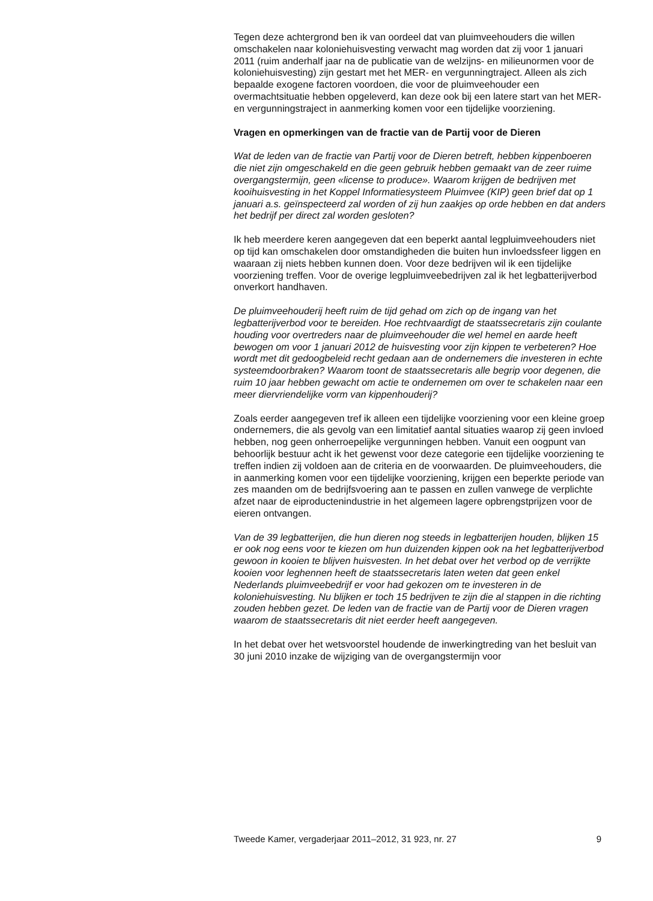Tegen deze achtergrond ben ik van oordeel dat van pluimveehouders die willen omschakelen naar koloniehuisvesting verwacht mag worden dat zij voor 1 januari 2011 (ruim anderhalf jaar na de publicatie van de welzijns- en milieunormen voor de koloniehuisvesting) zijn gestart met het MER- en vergunningtraject. Alleen als zich bepaalde exogene factoren voordoen, die voor de pluimveehouder een overmachtsituatie hebben opgeleverd, kan deze ook bij een latere start van het MER- en vergunningstraject in aanmerking komen voor een tijdelijke voorziening.
Vragen en opmerkingen van de fractie van de Partij voor de Dieren
Wat de leden van de fractie van Partij voor de Dieren betreft, hebben kippenboeren die niet zijn omgeschakeld en die geen gebruik hebben gemaakt van de zeer ruime overgangstermijn, geen «license to produce». Waarom krijgen de bedrijven met kooihuisvesting in het Koppel Informatiesysteem Pluimvee (KIP) geen brief dat op 1 januari a.s. geïnspecteerd zal worden of zij hun zaakjes op orde hebben en dat anders het bedrijf per direct zal worden gesloten?
Ik heb meerdere keren aangegeven dat een beperkt aantal legpluimveehouders niet op tijd kan omschakelen door omstandigheden die buiten hun invloedssfeer liggen en waaraan zij niets hebben kunnen doen. Voor deze bedrijven wil ik een tijdelijke voorziening treffen. Voor de overige legpluimveebedrijven zal ik het legbatterijverbod onverkort handhaven.
De pluimveehouderij heeft ruim de tijd gehad om zich op de ingang van het legbatterijverbod voor te bereiden. Hoe rechtvaardigt de staatssecretaris zijn coulante houding voor overtreders naar de pluimveehouder die wel hemel en aarde heeft bewogen om voor 1 januari 2012 de huisvesting voor zijn kippen te verbeteren? Hoe wordt met dit gedoogbeleid recht gedaan aan de ondernemers die investeren in echte systeemdoorbraken? Waarom toont de staatssecretaris alle begrip voor degenen, die ruim 10 jaar hebben gewacht om actie te ondernemen om over te schakelen naar een meer diervriendelijke vorm van kippenhouderij?
Zoals eerder aangegeven tref ik alleen een tijdelijke voorziening voor een kleine groep ondernemers, die als gevolg van een limitatief aantal situaties waarop zij geen invloed hebben, nog geen onherroepelijke vergunningen hebben. Vanuit een oogpunt van behoorlijk bestuur acht ik het gewenst voor deze categorie een tijdelijke voorziening te treffen indien zij voldoen aan de criteria en de voorwaarden. De pluimveehouders, die in aanmerking komen voor een tijdelijke voorziening, krijgen een beperkte periode van zes maanden om de bedrijfsvoering aan te passen en zullen vanwege de verplichte afzet naar de eiproductenindustrie in het algemeen lagere opbrengstprijzen voor de eieren ontvangen.
Van de 39 legbatterijen, die hun dieren nog steeds in legbatterijen houden, blijken 15 er ook nog eens voor te kiezen om hun duizenden kippen ook na het legbatterijverbod gewoon in kooien te blijven huisvesten. In het debat over het verbod op de verrijkte kooien voor leghennen heeft de staatssecretaris laten weten dat geen enkel Nederlands pluimveebedrijf er voor had gekozen om te investeren in de koloniehuisvesting. Nu blijken er toch 15 bedrijven te zijn die al stappen in die richting zouden hebben gezet. De leden van de fractie van de Partij voor de Dieren vragen waarom de staatssecretaris dit niet eerder heeft aangegeven.
In het debat over het wetsvoorstel houdende de inwerkingtreding van het besluit van 30 juni 2010 inzake de wijziging van de overgangstermijn voor
Tweede Kamer, vergaderjaar 2011–2012, 31 923, nr. 27 9